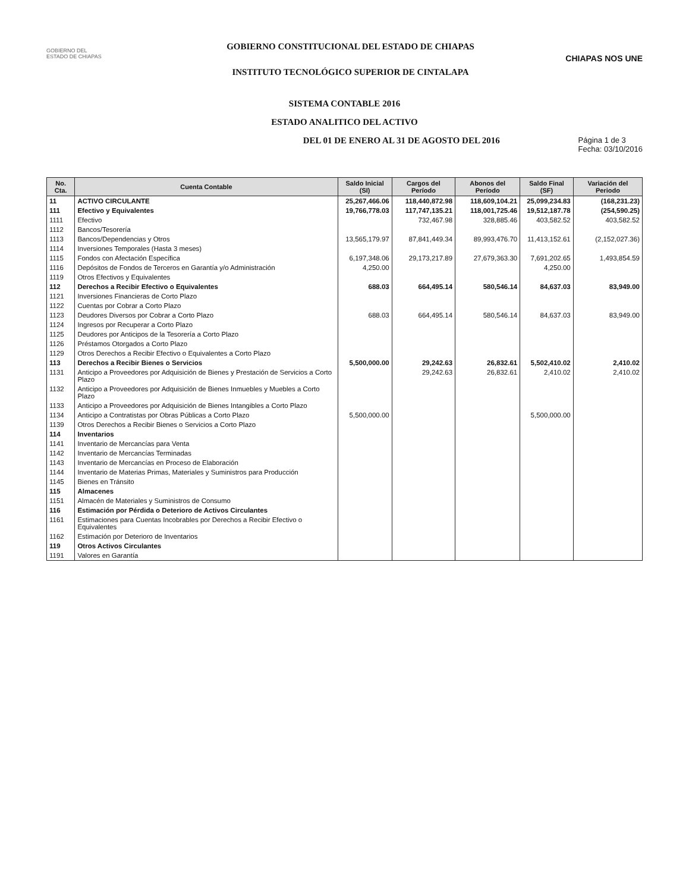GOBIERNO DEL
ESTADO DE CHIAPAS
GOBIERNO CONSTITUCIONAL DEL ESTADO DE CHIAPAS
INSTITUTO TECNOLÓGICO SUPERIOR DE CINTALAPA
CHIAPAS NOS UNE
SISTEMA CONTABLE 2016
ESTADO ANALITICO DEL ACTIVO
DEL 01 DE ENERO AL 31 DE AGOSTO DEL 2016 Página 1 de 3
Fecha: 03/10/2016
| No. Cta. | Cuenta Contable | Saldo Inicial (SI) | Cargos del Período | Abonos del Período | Saldo Final (SF) | Variación del Periodo |
| --- | --- | --- | --- | --- | --- | --- |
| 11 | ACTIVO CIRCULANTE | 25,267,466.06 | 118,440,872.98 | 118,609,104.21 | 25,099,234.83 | (168,231.23) |
| 111 | Efectivo y Equivalentes | 19,766,778.03 | 117,747,135.21 | 118,001,725.46 | 19,512,187.78 | (254,590.25) |
| 1111 | Efectivo | | 732,467.98 | 328,885.46 | 403,582.52 | 403,582.52 |
| 1112 | Bancos/Tesorería | | | | | |
| 1113 | Bancos/Dependencias y Otros | 13,565,179.97 | 87,841,449.34 | 89,993,476.70 | 11,413,152.61 | (2,152,027.36) |
| 1114 | Inversiones Temporales (Hasta 3 meses) | | | | | |
| 1115 | Fondos con Afectación Específica | 6,197,348.06 | 29,173,217.89 | 27,679,363.30 | 7,691,202.65 | 1,493,854.59 |
| 1116 | Depósitos de Fondos de Terceros en Garantía y/o Administración | 4,250.00 | | | 4,250.00 | |
| 1119 | Otros Efectivos y Equivalentes | | | | | |
| 112 | Derechos a Recibir Efectivo o Equivalentes | 688.03 | 664,495.14 | 580,546.14 | 84,637.03 | 83,949.00 |
| 1121 | Inversiones Financieras de Corto Plazo | | | | | |
| 1122 | Cuentas por Cobrar a Corto Plazo | | | | | |
| 1123 | Deudores Diversos por Cobrar a Corto Plazo | 688.03 | 664,495.14 | 580,546.14 | 84,637.03 | 83,949.00 |
| 1124 | Ingresos por Recuperar a Corto Plazo | | | | | |
| 1125 | Deudores por Anticipos de la Tesorería a Corto Plazo | | | | | |
| 1126 | Préstamos Otorgados a Corto Plazo | | | | | |
| 1129 | Otros Derechos a Recibir Efectivo o Equivalentes a Corto Plazo | | | | | |
| 113 | Derechos a Recibir Bienes o Servicios | 5,500,000.00 | 29,242.63 | 26,832.61 | 5,502,410.02 | 2,410.02 |
| 1131 | Anticipo a Proveedores por Adquisición de Bienes y Prestación de Servicios a Corto Plazo | | 29,242.63 | 26,832.61 | 2,410.02 | 2,410.02 |
| 1132 | Anticipo a Proveedores por Adquisición de Bienes Inmuebles y Muebles a Corto Plazo | | | | | |
| 1133 | Anticipo a Proveedores por Adquisición de Bienes Intangibles a Corto Plazo | | | | | |
| 1134 | Anticipo a Contratistas por Obras Públicas a Corto Plazo | 5,500,000.00 | | | 5,500,000.00 | |
| 1139 | Otros Derechos a Recibir Bienes o Servicios a Corto Plazo | | | | | |
| 114 | Inventarios | | | | | |
| 1141 | Inventario de Mercancías para Venta | | | | | |
| 1142 | Inventario de Mercancías Terminadas | | | | | |
| 1143 | Inventario de Mercancías en Proceso de Elaboración | | | | | |
| 1144 | Inventario de Materias Primas, Materiales y Suministros para Producción | | | | | |
| 1145 | Bienes en Tránsito | | | | | |
| 115 | Almacenes | | | | | |
| 1151 | Almacén de Materiales y Suministros de Consumo | | | | | |
| 116 | Estimación por Pérdida o Deterioro de Activos Circulantes | | | | | |
| 1161 | Estimaciones para Cuentas Incobrables por Derechos a Recibir Efectivo o Equivalentes | | | | | |
| 1162 | Estimación por Deterioro de Inventarios | | | | | |
| 119 | Otros Activos Circulantes | | | | | |
| 1191 | Valores en Garantía | | | | | |